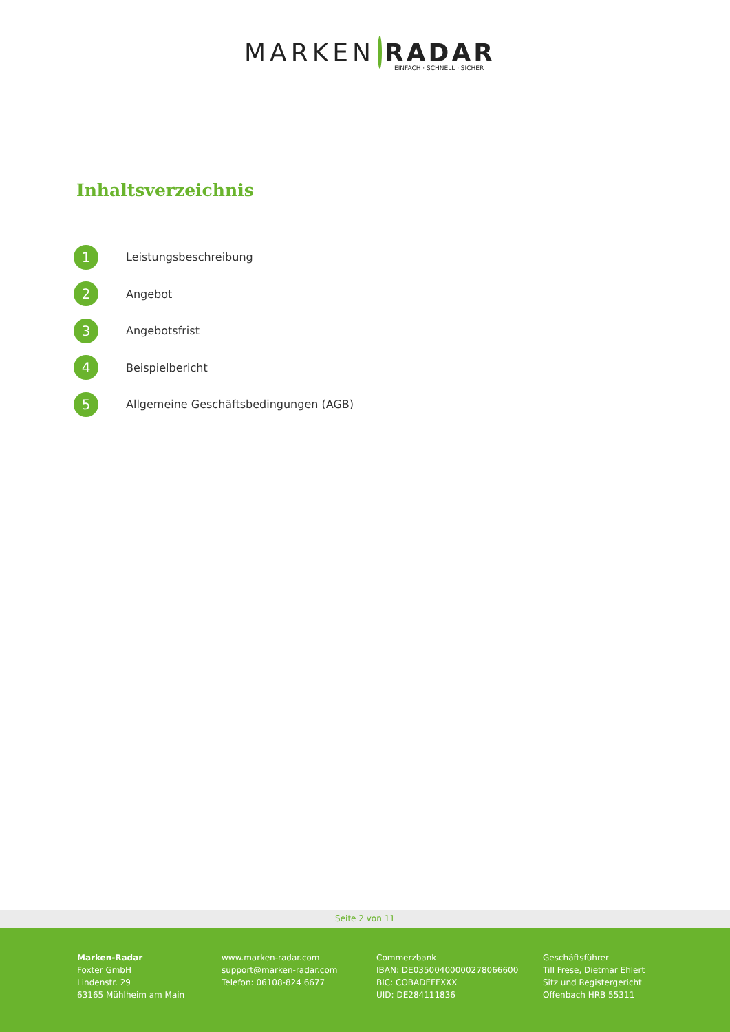MARKEN RADAR
EINFACH · SCHNELL · SICHER
Inhaltsverzeichnis
1
Leistungsbeschreibung
2
Angebot
3
Angebotsfrist
4
Beispielbericht
5
Allgemeine Geschäftsbedingungen (AGB)
Seite 2 von 11
Marken-Radar
Foxter GmbH
Lindenstr. 29
63165 Mühlheim am Main
www.marken-radar.com
support@marken-radar.com
Telefon: 06108-824 6677
Commerzbank
IBAN: DE03500400000278066600
BIC: COBADEFFXXX
UID: DE284111836
Geschäftsführer
Till Frese, Dietmar Ehlert
Sitz und Registergericht
Offenbach HRB 55311